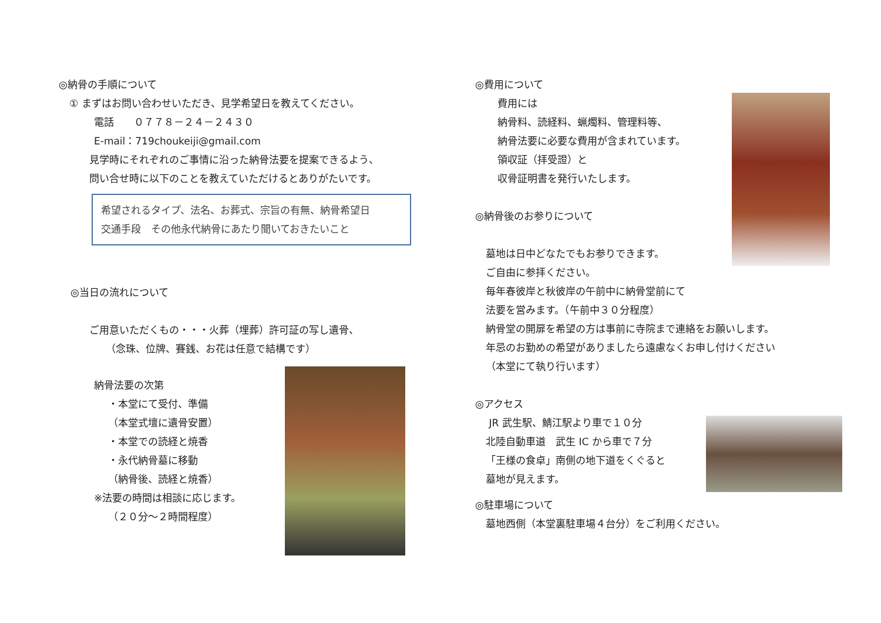◎納骨の手順について
① まずはお問い合わせいただき、見学希望日を教えてください。
電話　　０７７８－２４－２４３０
E-mail：719choukeiji@gmail.com
見学時にそれぞれのご事情に沿った納骨法要を提案できるよう、
問い合せ時に以下のことを教えていただけるとありがたいです。
希望されるタイプ、法名、お葬式、宗旨の有無、納骨希望日
交通手段　その他永代納骨にあたり聞いておきたいこと
◎当日の流れについて
ご用意いただくもの・・・火葬（埋葬）許可証の写し遺骨、
（念珠、位牌、賽銭、お花は任意で結構です）
納骨法要の次第
・本堂にて受付、準備
（本堂式壇に遺骨安置）
・本堂での読経と焼香
・永代納骨墓に移動
（納骨後、読経と焼香）
※法要の時間は相談に応じます。
（２０分～２時間程度）
◎費用について
費用には
納骨料、読経料、蝋燭料、管理料等、
納骨法要に必要な費用が含まれています。
領収証（拝受證）と
収骨証明書を発行いたします。
◎納骨後のお参りについて
墓地は日中どなたでもお参りできます。
ご自由に参拝ください。
毎年春彼岸と秋彼岸の午前中に納骨堂前にて
法要を営みます。（午前中３０分程度）
納骨堂の開扉を希望の方は事前に寺院まで連絡をお願いします。
年忌のお勤めの希望がありましたら遠慮なくお申し付けください
（本堂にて執り行います）
◎アクセス
JR 武生駅、鯖江駅より車で１０分
北陸自動車道　武生 IC から車で７分
「王様の食卓」南側の地下道をくぐると
墓地が見えます。
◎駐車場について
墓地西側（本堂裏駐車場４台分）をご利用ください。